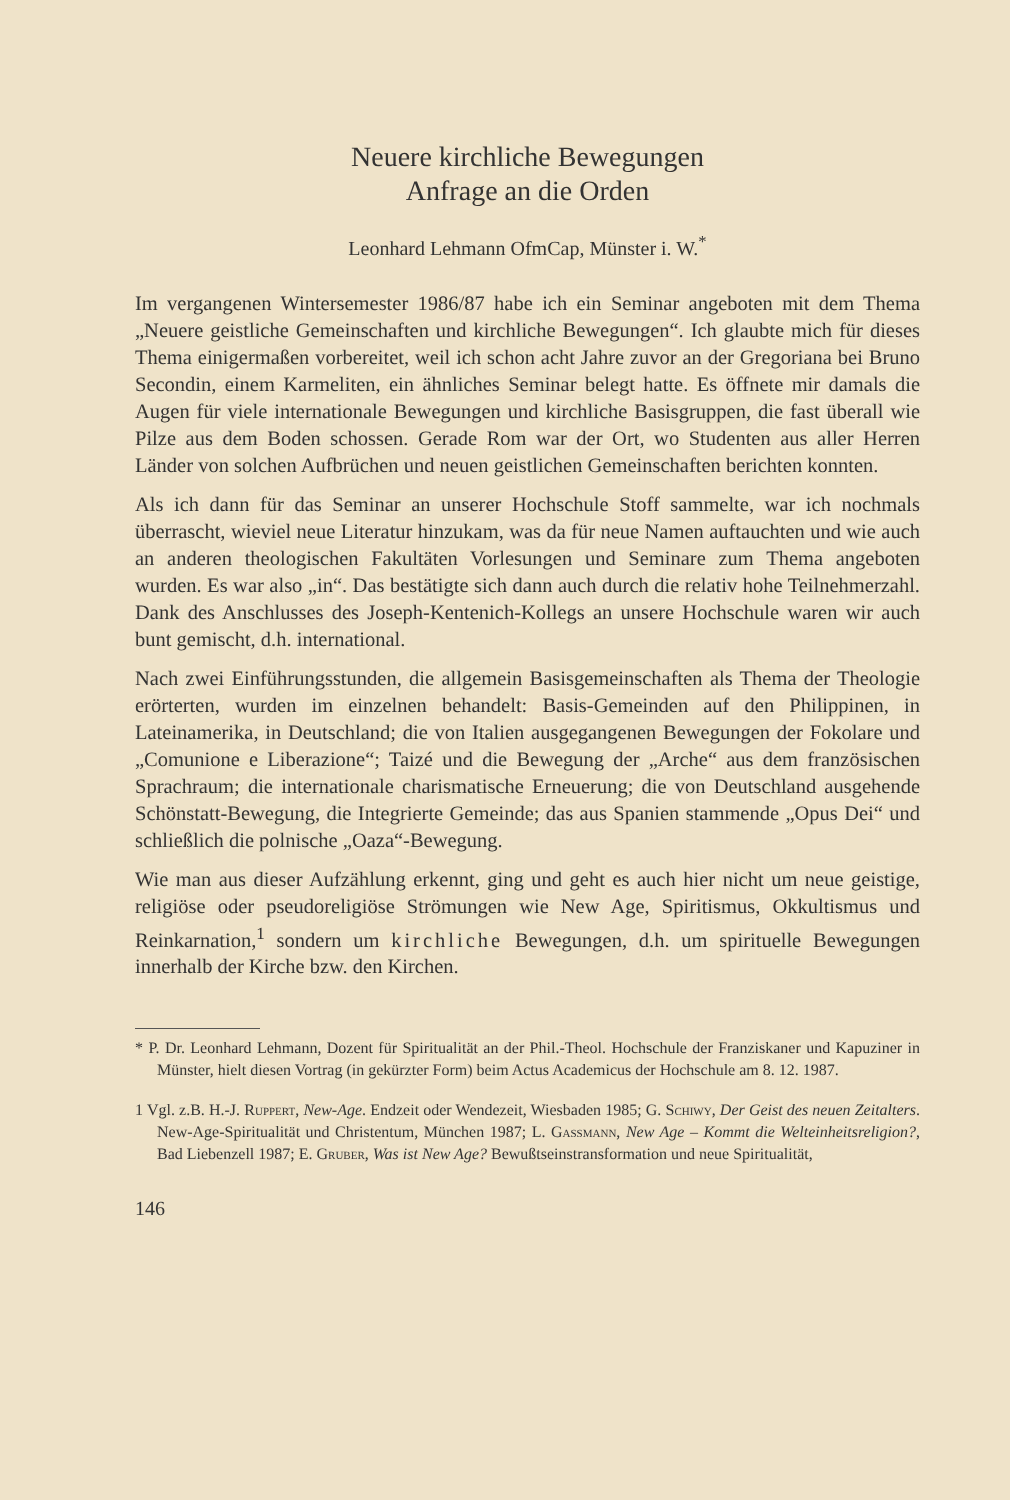Neuere kirchliche Bewegungen
Anfrage an die Orden
Leonhard Lehmann OfmCap, Münster i. W.<sup>*</sup>
Im vergangenen Wintersemester 1986/87 habe ich ein Seminar angeboten mit dem Thema „Neuere geistliche Gemeinschaften und kirchliche Bewegungen“. Ich glaubte mich für dieses Thema einigermaßen vorbereitet, weil ich schon acht Jahre zuvor an der Gregoriana bei Bruno Secondin, einem Karmeliten, ein ähnliches Seminar belegt hatte. Es öffnete mir damals die Augen für viele internationale Bewegungen und kirchliche Basisgruppen, die fast überall wie Pilze aus dem Boden schossen. Gerade Rom war der Ort, wo Studenten aus aller Herren Länder von solchen Aufbrüchen und neuen geistlichen Gemeinschaften berichten konnten.
Als ich dann für das Seminar an unserer Hochschule Stoff sammelte, war ich nochmals überrascht, wieviel neue Literatur hinzukam, was da für neue Namen auftauchten und wie auch an anderen theologischen Fakultäten Vorlesungen und Seminare zum Thema angeboten wurden. Es war also „in“. Das bestätigte sich dann auch durch die relativ hohe Teilnehmerzahl. Dank des Anschlusses des Joseph-Kentenich-Kollegs an unsere Hochschule waren wir auch bunt gemischt, d.h. international.
Nach zwei Einführungsstunden, die allgemein Basisgemeinschaften als Thema der Theologie erörterten, wurden im einzelnen behandelt: Basis-Gemeinden auf den Philippinen, in Lateinamerika, in Deutschland; die von Italien ausgegangenen Bewegungen der Fokolare und „Comunione e Liberazione“; Taizé und die Bewegung der „Arche“ aus dem französischen Sprachraum; die internationale charismatische Erneuerung; die von Deutschland ausgehende Schönstatt-Bewegung, die Integrierte Gemeinde; das aus Spanien stammende „Opus Dei“ und schließlich die polnische „Oaza“-Bewegung.
Wie man aus dieser Aufzählung erkennt, ging und geht es auch hier nicht um neue geistige, religiöse oder pseudoreligiöse Strömungen wie New Age, Spiritismus, Okkultismus und Reinkarnation,<sup>1</sup> sondern um kirchliche Bewegungen, d.h. um spirituelle Bewegungen innerhalb der Kirche bzw. den Kirchen.
* P. Dr. Leonhard Lehmann, Dozent für Spiritualität an der Phil.-Theol. Hochschule der Franziskaner und Kapuziner in Münster, hielt diesen Vortrag (in gekürzter Form) beim Actus Academicus der Hochschule am 8. 12. 1987.
1 Vgl. z.B. H.-J. Ruppert, New-Age. Endzeit oder Wendezeit, Wiesbaden 1985; G. Schiwy, Der Geist des neuen Zeitalters. New-Age-Spiritualität und Christentum, München 1987; L. Gassmann, New Age – Kommt die Welteinheitsreligion?, Bad Liebenzell 1987; E. Gruber, Was ist New Age? Bewußtseinstransformation und neue Spiritualität,
146